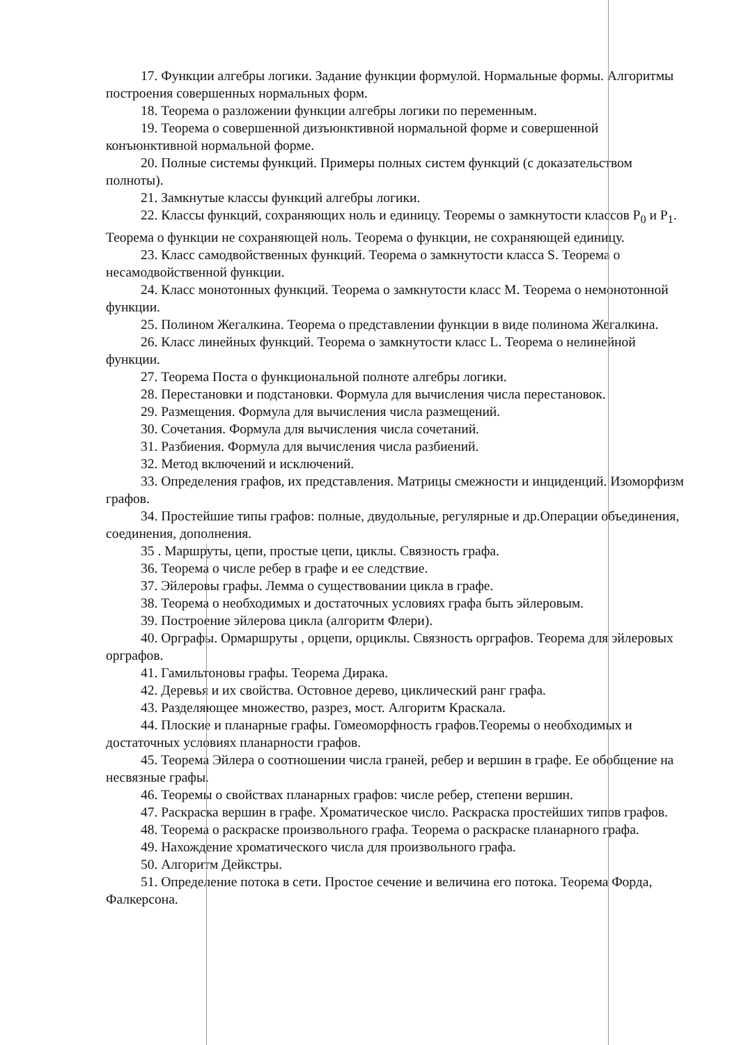17. Функции алгебры логики. Задание функции формулой. Нормальные формы. Алгоритмы построения совершенных нормальных форм.
18. Теорема о разложении функции алгебры логики по переменным.
19. Теорема о совершенной дизъюнктивной нормальной форме и совершенной конъюнктивной нормальной форме.
20. Полные системы функций. Примеры полных систем функций (с доказательством полноты).
21. Замкнутые классы функций алгебры логики.
22. Классы функций, сохраняющих ноль и единицу. Теоремы о замкнутости классов P<sub>0</sub> и P<sub>1</sub>. Теорема о функции не сохраняющей ноль. Теорема о функции, не сохраняющей единицу.
23. Класс самодвойственных функций. Теорема о замкнутости класса S. Теорема о несамодвойственной функции.
24. Класс монотонных функций. Теорема о замкнутости класс M. Теорема о немонотонной функции.
25. Полином Жегалкина. Теорема о представлении функции в виде полинома Жегалкина.
26. Класс линейных функций. Теорема о замкнутости класс L. Теорема о нелинейной функции.
27. Теорема Поста о функциональной полноте алгебры логики.
28. Перестановки и подстановки. Формула для вычисления числа перестановок.
29. Размещения. Формула для вычисления числа размещений.
30. Сочетания. Формула для вычисления числа сочетаний.
31. Разбиения. Формула для вычисления числа разбиений.
32. Метод включений и исключений.
33. Определения графов, их представления. Матрицы смежности и инциденций. Изоморфизм графов.
34. Простейшие типы графов: полные, двудольные, регулярные и др.Операции объединения, соединения, дополнения.
35 . Маршруты, цепи, простые цепи, циклы. Связность графа.
36. Теорема о числе ребер в графе и ее следствие.
37. Эйлеровы графы. Лемма о существовании цикла в графе.
38. Теорема о необходимых и достаточных условиях графа быть эйлеровым.
39. Построение эйлерова цикла (алгоритм Флери).
40. Орграфы. Ормаршруты , орцепи, орциклы. Связность орграфов. Теорема для эйлеровых орграфов.
41. Гамильтоновы графы. Теорема Дирака.
42. Деревья и их свойства. Остовное дерево, циклический ранг графа.
43. Разделяющее множество, разрез, мост. Алгоритм Краскала.
44. Плоские и планарные графы. Гомеоморфность графов.Теоремы о необходимых и достаточных условиях планарности графов.
45. Теорема Эйлера о соотношении числа граней, ребер и вершин в графе. Ее обобщение на несвязные графы.
46. Теоремы о свойствах планарных графов: числе ребер, степени вершин.
47. Раскраска вершин в графе. Хроматическое число. Раскраска простейших типов графов.
48. Теорема о раскраске произвольного графа. Теорема о раскраске планарного графа.
49. Нахождение хроматического числа для произвольного графа.
50. Алгоритм Дейкстры.
51. Определение потока в сети. Простое сечение и величина его потока. Теорема Форда, Фалкерсона.